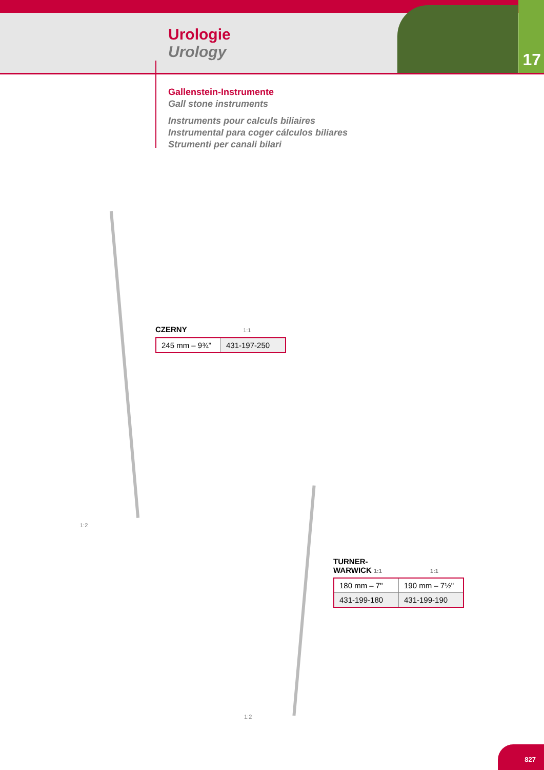17
Urologie
Urology
Gallenstein-Instrumente
Gall stone instruments
Instruments pour calculs biliaires
Instrumental para coger cálculos biliares
Strumenti per canali bilari
1:2
1:2
CZERNY 1:1
| 245 mm – 9¾" | 431-197-250 |
TURNER-
WARWICK 1:1 1:1
| 180 mm – 7" | 190 mm – 7½" |
| 431-199-180 | 431-199-190 |
827